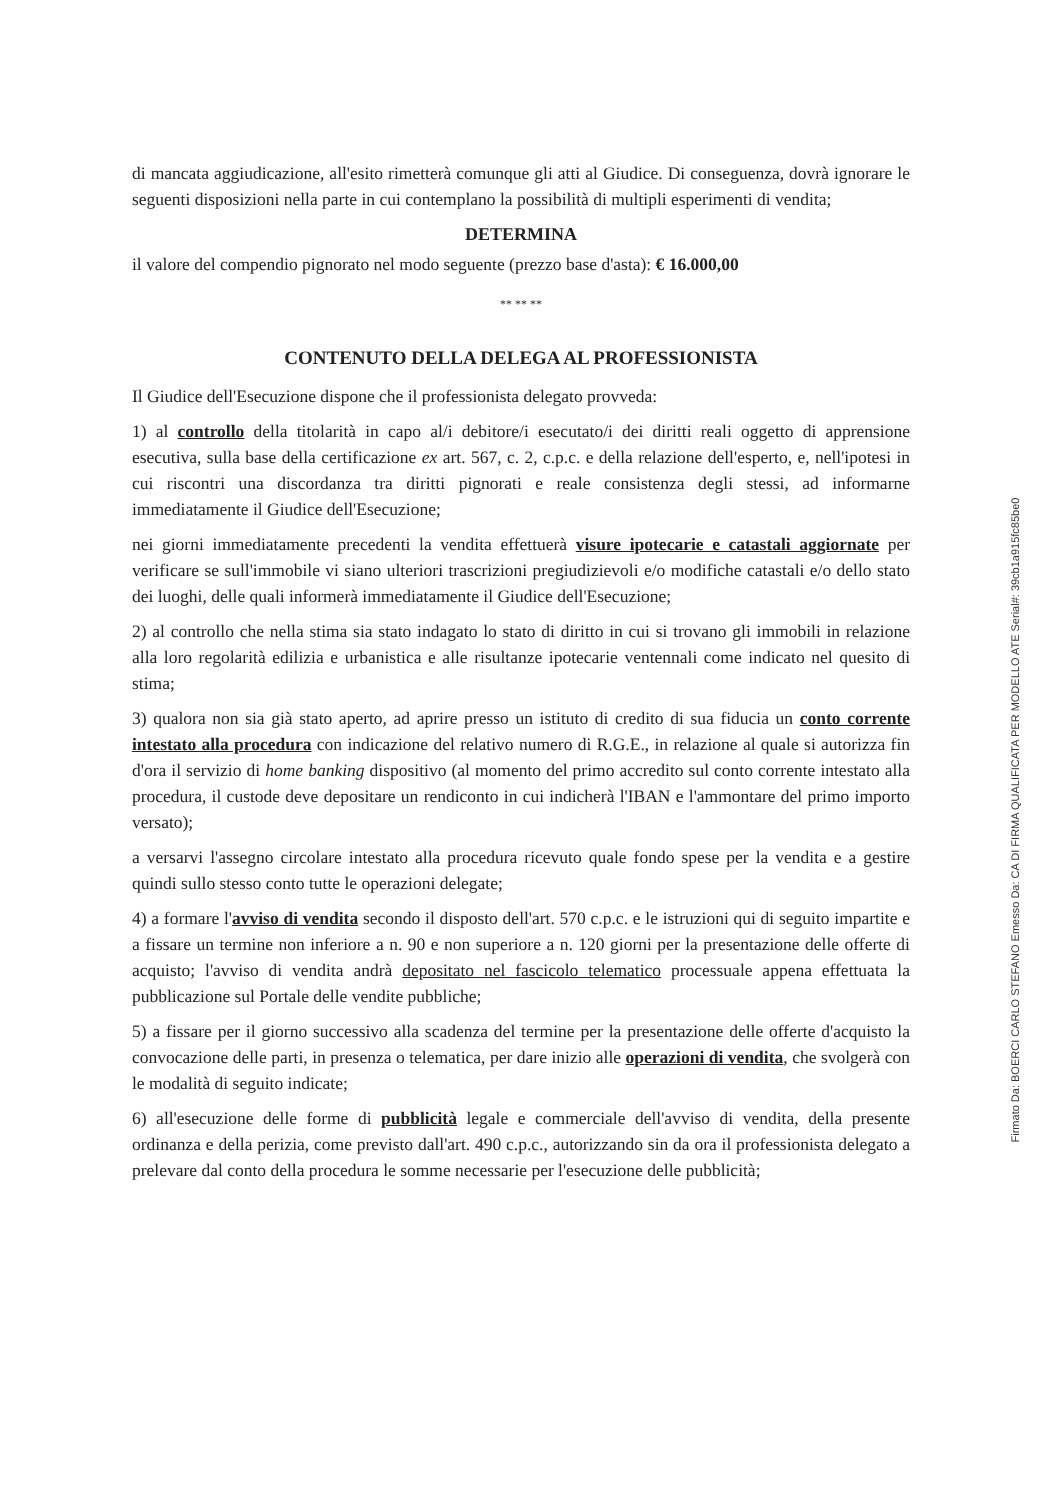di mancata aggiudicazione, all'esito rimetterà comunque gli atti al Giudice. Di conseguenza, dovrà ignorare le seguenti disposizioni nella parte in cui contemplano la possibilità di multipli esperimenti di vendita;
DETERMINA
il valore del compendio pignorato nel modo seguente (prezzo base d'asta): € 16.000,00
** ** **
CONTENUTO DELLA DELEGA AL PROFESSIONISTA
Il Giudice dell'Esecuzione dispone che il professionista delegato provveda:
1) al controllo della titolarità in capo al/i debitore/i esecutato/i dei diritti reali oggetto di apprensione esecutiva, sulla base della certificazione ex art. 567, c. 2, c.p.c. e della relazione dell'esperto, e, nell'ipotesi in cui riscontri una discordanza tra diritti pignorati e reale consistenza degli stessi, ad informarne immediatamente il Giudice dell'Esecuzione;
nei giorni immediatamente precedenti la vendita effettuerà visure ipotecarie e catastali aggiornate per verificare se sull'immobile vi siano ulteriori trascrizioni pregiudizievoli e/o modifiche catastali e/o dello stato dei luoghi, delle quali informerà immediatamente il Giudice dell'Esecuzione;
2) al controllo che nella stima sia stato indagato lo stato di diritto in cui si trovano gli immobili in relazione alla loro regolarità edilizia e urbanistica e alle risultanze ipotecarie ventennali come indicato nel quesito di stima;
3) qualora non sia già stato aperto, ad aprire presso un istituto di credito di sua fiducia un conto corrente intestato alla procedura con indicazione del relativo numero di R.G.E., in relazione al quale si autorizza fin d'ora il servizio di home banking dispositivo (al momento del primo accredito sul conto corrente intestato alla procedura, il custode deve depositare un rendiconto in cui indicherà l'IBAN e l'ammontare del primo importo versato);
a versarvi l'assegno circolare intestato alla procedura ricevuto quale fondo spese per la vendita e a gestire quindi sullo stesso conto tutte le operazioni delegate;
4) a formare l'avviso di vendita secondo il disposto dell'art. 570 c.p.c. e le istruzioni qui di seguito impartite e a fissare un termine non inferiore a n. 90 e non superiore a n. 120 giorni per la presentazione delle offerte di acquisto; l'avviso di vendita andrà depositato nel fascicolo telematico processuale appena effettuata la pubblicazione sul Portale delle vendite pubbliche;
5) a fissare per il giorno successivo alla scadenza del termine per la presentazione delle offerte d'acquisto la convocazione delle parti, in presenza o telematica, per dare inizio alle operazioni di vendita, che svolgerà con le modalità di seguito indicate;
6) all'esecuzione delle forme di pubblicità legale e commerciale dell'avviso di vendita, della presente ordinanza e della perizia, come previsto dall'art. 490 c.p.c., autorizzando sin da ora il professionista delegato a prelevare dal conto della procedura le somme necessarie per l'esecuzione delle pubblicità;
Firmato Da: BOERCI CARLO STEFANO Emesso Da: CA DI FIRMA QUALIFICATA PER MODELLO ATE Serial#: 39cb1a915fc85be0